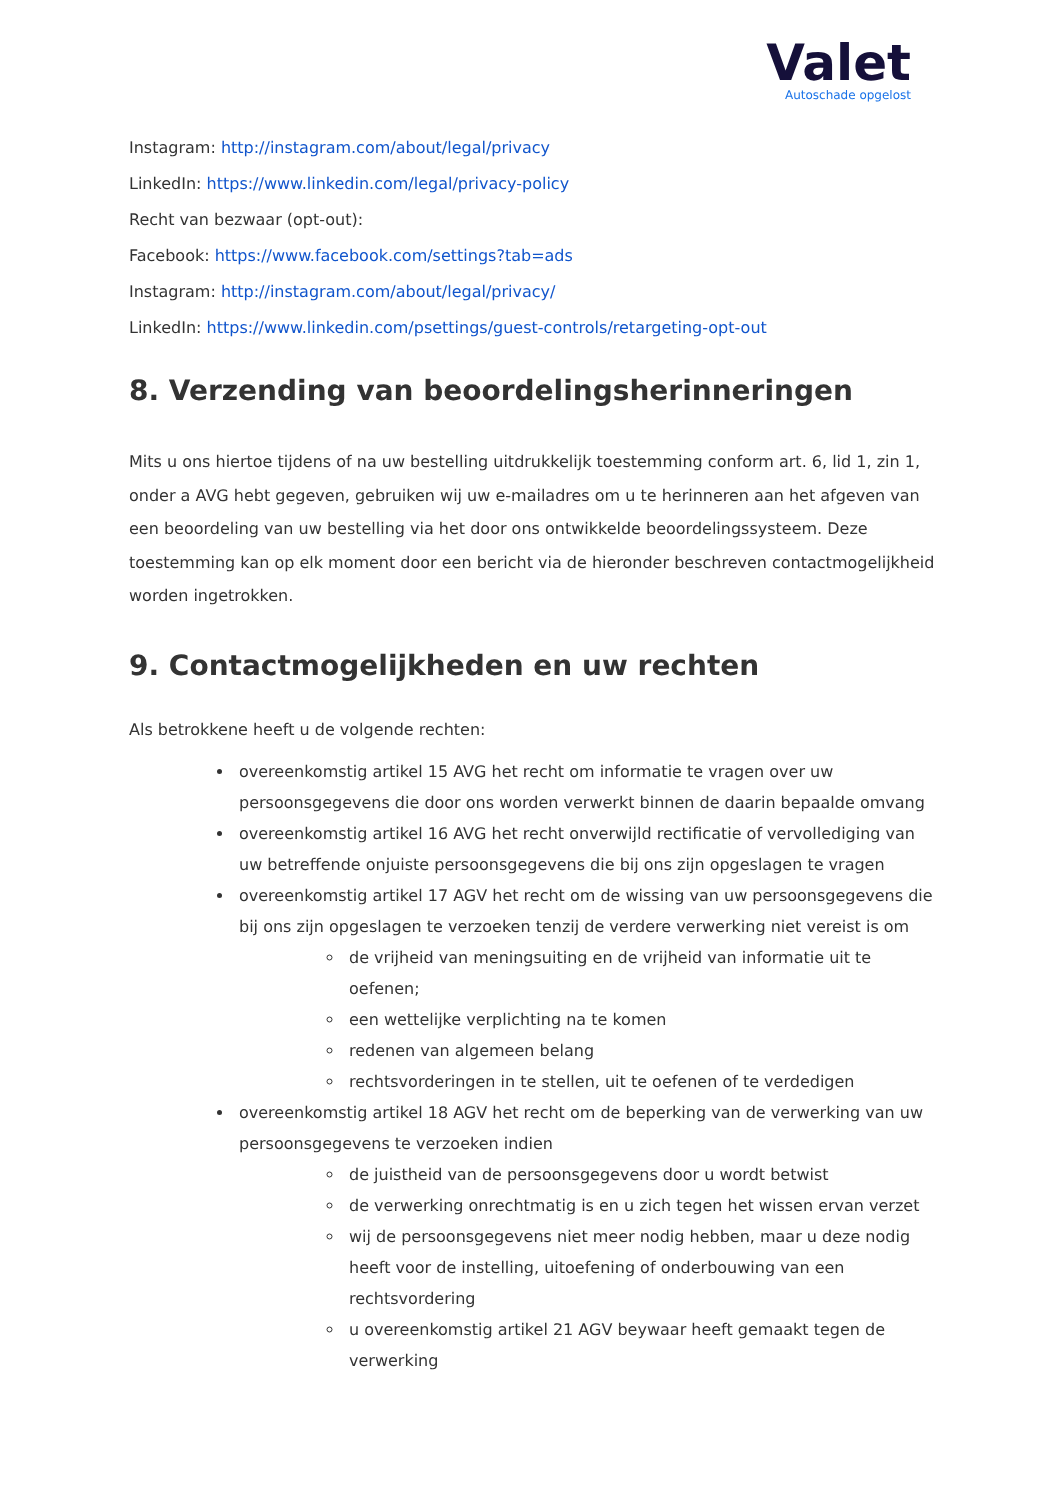Valet
Autoschade opgelost
Instagram: http://instagram.com/about/legal/privacy
LinkedIn: https://www.linkedin.com/legal/privacy-policy
Recht van bezwaar (opt-out):
Facebook: https://www.facebook.com/settings?tab=ads
Instagram: http://instagram.com/about/legal/privacy/
LinkedIn: https://www.linkedin.com/psettings/guest-controls/retargeting-opt-out
8. Verzending van beoordelingsherinneringen
Mits u ons hiertoe tijdens of na uw bestelling uitdrukkelijk toestemming conform art. 6, lid 1, zin 1, onder a AVG hebt gegeven, gebruiken wij uw e-mailadres om u te herinneren aan het afgeven van een beoordeling van uw bestelling via het door ons ontwikkelde beoordelingssysteem. Deze toestemming kan op elk moment door een bericht via de hieronder beschreven contactmogelijkheid worden ingetrokken.
9. Contactmogelijkheden en uw rechten
Als betrokkene heeft u de volgende rechten:
overeenkomstig artikel 15 AVG het recht om informatie te vragen over uw persoonsgegevens die door ons worden verwerkt binnen de daarin bepaalde omvang
overeenkomstig artikel 16 AVG het recht onverwijld rectificatie of vervollediging van uw betreffende onjuiste persoonsgegevens die bij ons zijn opgeslagen te vragen
overeenkomstig artikel 17 AGV het recht om de wissing van uw persoonsgegevens die bij ons zijn opgeslagen te verzoeken tenzij de verdere verwerking niet vereist is om
de vrijheid van meningsuiting en de vrijheid van informatie uit te oefenen;
een wettelijke verplichting na te komen
redenen van algemeen belang
rechtsvorderingen in te stellen, uit te oefenen of te verdedigen
overeenkomstig artikel 18 AGV het recht om de beperking van de verwerking van uw persoonsgegevens te verzoeken indien
de juistheid van de persoonsgegevens door u wordt betwist
de verwerking onrechtmatig is en u zich tegen het wissen ervan verzet
wij de persoonsgegevens niet meer nodig hebben, maar u deze nodig heeft voor de instelling, uitoefening of onderbouwing van een rechtsvordering
u overeenkomstig artikel 21 AGV beywaar heeft gemaakt tegen de verwerking